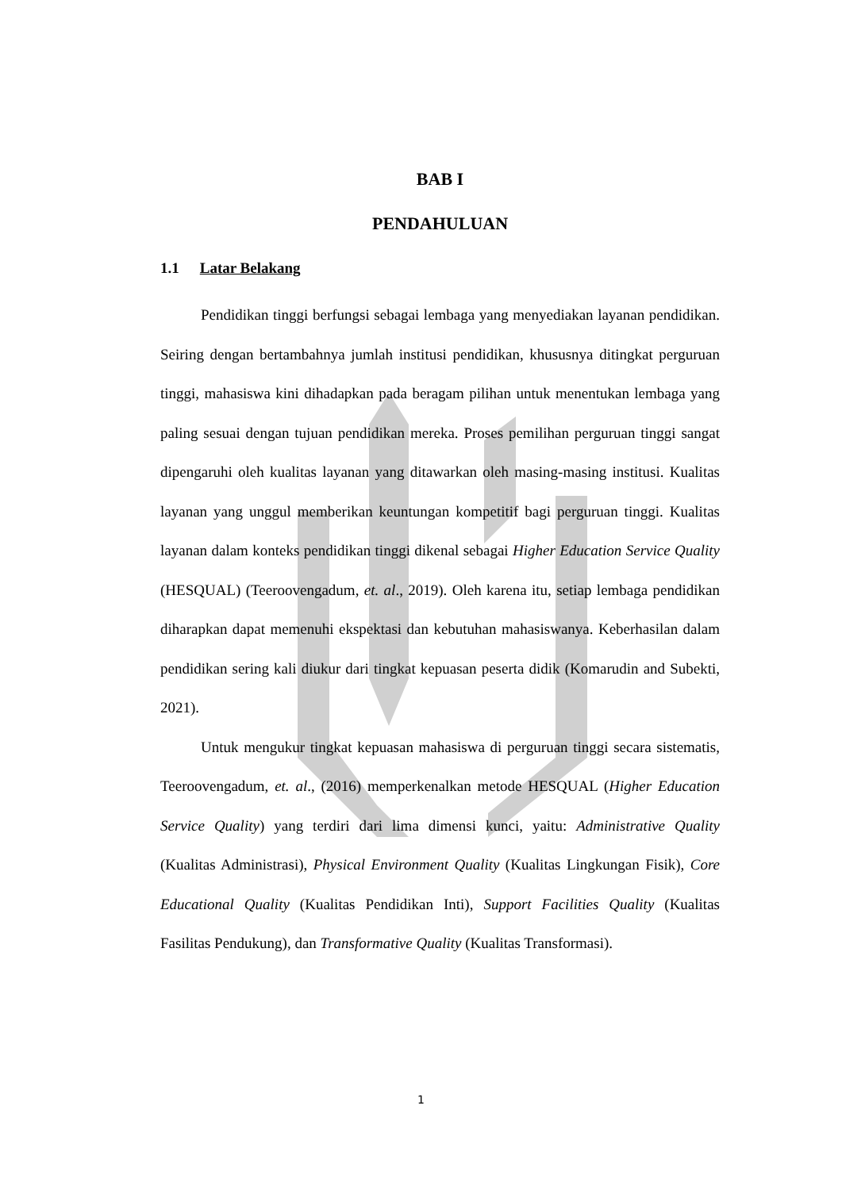BAB I
PENDAHULUAN
1.1 Latar Belakang
Pendidikan tinggi berfungsi sebagai lembaga yang menyediakan layanan pendidikan. Seiring dengan bertambahnya jumlah institusi pendidikan, khususnya ditingkat perguruan tinggi, mahasiswa kini dihadapkan pada beragam pilihan untuk menentukan lembaga yang paling sesuai dengan tujuan pendidikan mereka. Proses pemilihan perguruan tinggi sangat dipengaruhi oleh kualitas layanan yang ditawarkan oleh masing-masing institusi. Kualitas layanan yang unggul memberikan keuntungan kompetitif bagi perguruan tinggi. Kualitas layanan dalam konteks pendidikan tinggi dikenal sebagai Higher Education Service Quality (HESQUAL) (Teeroovengadum, et. al., 2019). Oleh karena itu, setiap lembaga pendidikan diharapkan dapat memenuhi ekspektasi dan kebutuhan mahasiswanya. Keberhasilan dalam pendidikan sering kali diukur dari tingkat kepuasan peserta didik (Komarudin and Subekti, 2021).
Untuk mengukur tingkat kepuasan mahasiswa di perguruan tinggi secara sistematis, Teeroovengadum, et. al., (2016) memperkenalkan metode HESQUAL (Higher Education Service Quality) yang terdiri dari lima dimensi kunci, yaitu: Administrative Quality (Kualitas Administrasi), Physical Environment Quality (Kualitas Lingkungan Fisik), Core Educational Quality (Kualitas Pendidikan Inti), Support Facilities Quality (Kualitas Fasilitas Pendukung), dan Transformative Quality (Kualitas Transformasi).
1